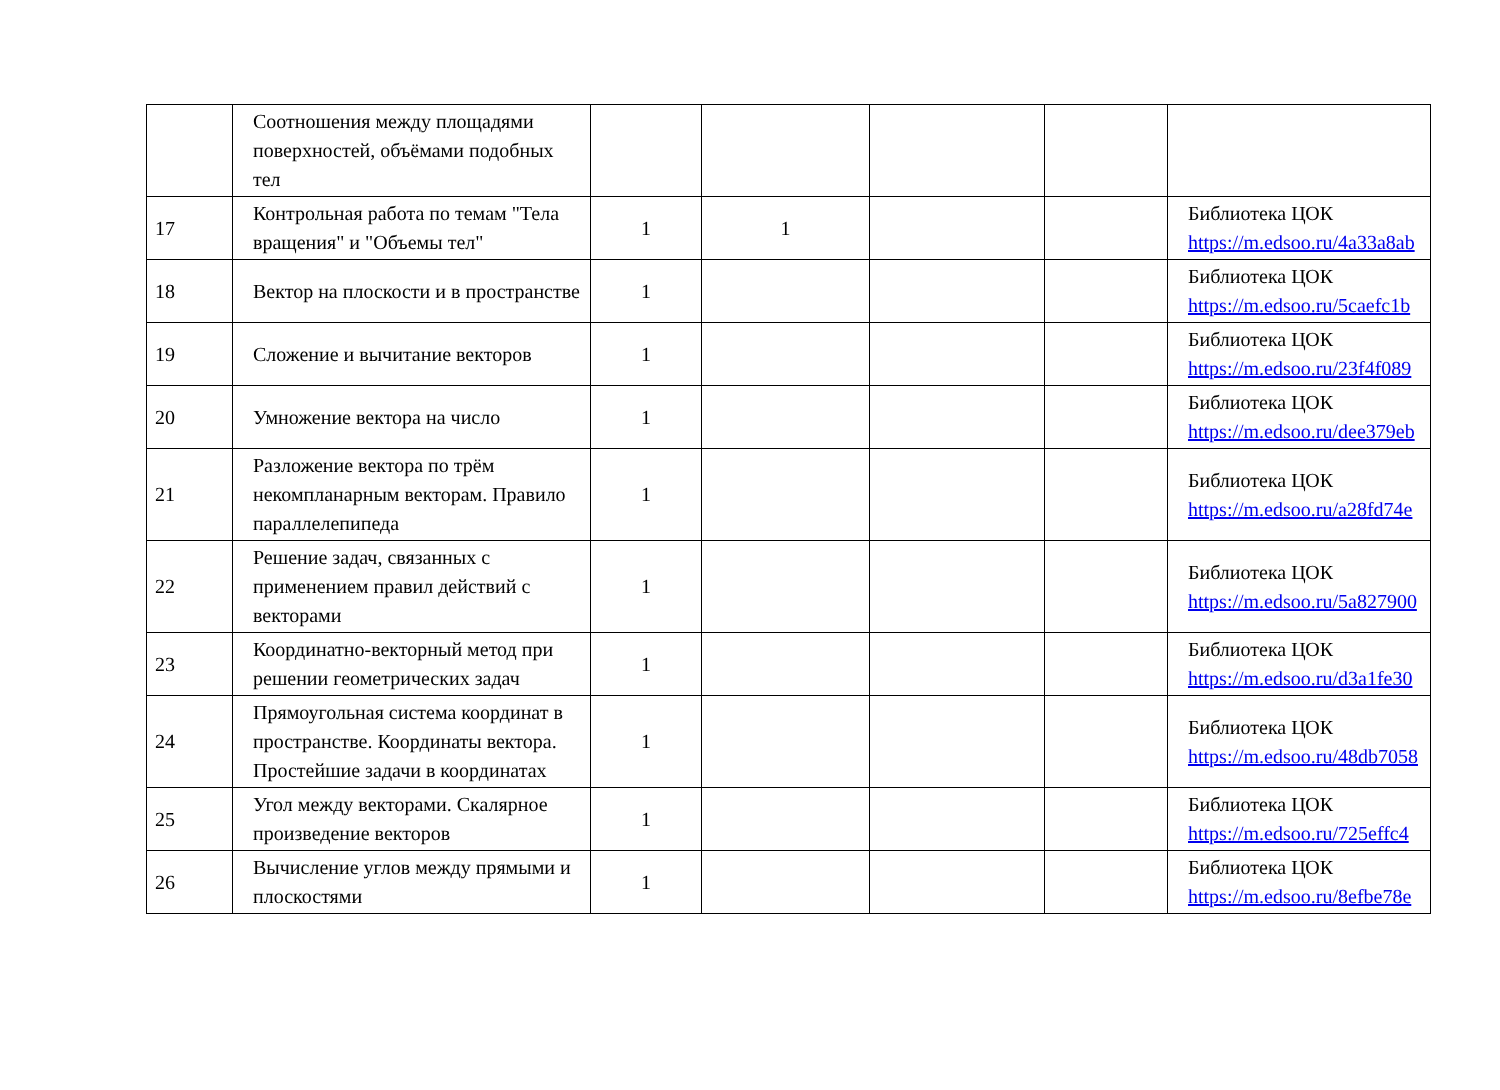| | Соотношения между площадями поверхностей, объёмами подобных тел | | | | | |
| 17 | Контрольная работа по темам "Тела вращения" и "Объемы тел" | 1 | 1 | | | Библиотека ЦОК https://m.edsoo.ru/4a33a8ab |
| 18 | Вектор на плоскости и в пространстве | 1 | | | | Библиотека ЦОК https://m.edsoo.ru/5caefc1b |
| 19 | Сложение и вычитание векторов | 1 | | | | Библиотека ЦОК https://m.edsoo.ru/23f4f089 |
| 20 | Умножение вектора на число | 1 | | | | Библиотека ЦОК https://m.edsoo.ru/dee379eb |
| 21 | Разложение вектора по трём некомпланарным векторам. Правило параллелепипеда | 1 | | | | Библиотека ЦОК https://m.edsoo.ru/a28fd74e |
| 22 | Решение задач, связанных с применением правил действий с векторами | 1 | | | | Библиотека ЦОК https://m.edsoo.ru/5a827900 |
| 23 | Координатно-векторный метод при решении геометрических задач | 1 | | | | Библиотека ЦОК https://m.edsoo.ru/d3a1fe30 |
| 24 | Прямоугольная система координат в пространстве. Координаты вектора. Простейшие задачи в координатах | 1 | | | | Библиотека ЦОК https://m.edsoo.ru/48db7058 |
| 25 | Угол между векторами. Скалярное произведение векторов | 1 | | | | Библиотека ЦОК https://m.edsoo.ru/725effc4 |
| 26 | Вычисление углов между прямыми и плоскостями | 1 | | | | Библиотека ЦОК https://m.edsoo.ru/8efbe78e |